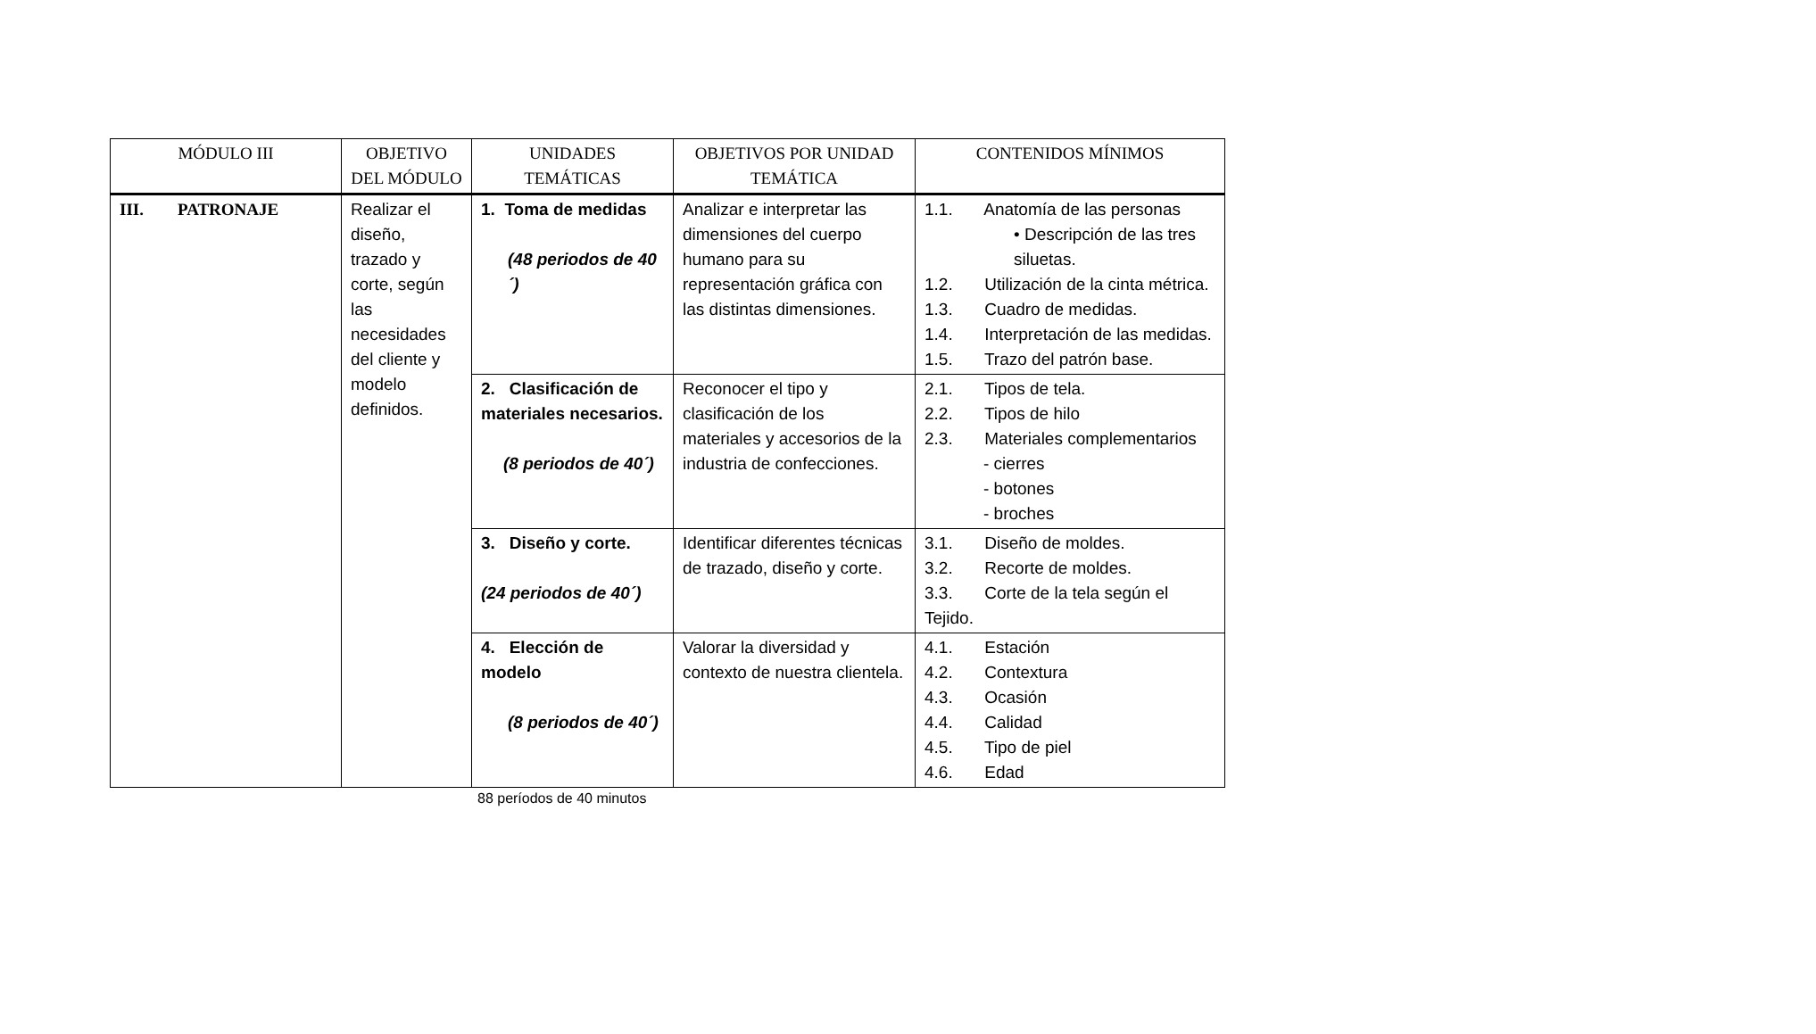| MÓDULO III | OBJETIVO DEL MÓDULO | UNIDADES TEMÁTICAS | OBJETIVOS POR UNIDAD TEMÁTICA | CONTENIDOS MÍNIMOS |
| --- | --- | --- | --- | --- |
| III. PATRONAJE | Realizar el diseño, trazado y corte, según las necesidades del cliente y modelo definidos. | 1. Toma de medidas (48 periodos de 40´) | Analizar e interpretar las dimensiones del cuerpo humano para su representación gráfica con las distintas dimensiones. | 1.1. Anatomía de las personas • Descripción de las tres siluetas. 1.2. Utilización de la cinta métrica. 1.3. Cuadro de medidas. 1.4. Interpretación de las medidas. 1.5. Trazo del patrón base. |
| | | 2. Clasificación de materiales necesarios. (8 periodos de 40´) | Reconocer el tipo y clasificación de los materiales y accesorios de la industria de confecciones. | 2.1. Tipos de tela. 2.2. Tipos de hilo 2.3. Materiales complementarios - cierres - botones - broches |
| | | 3. Diseño y corte. (24 periodos de 40´) | Identificar diferentes técnicas de trazado, diseño y corte. | 3.1. Diseño de moldes. 3.2. Recorte de moldes. 3.3. Corte de la tela según el Tejido. |
| | | 4. Elección de modelo (8 periodos de 40´) | Valorar la diversidad y contexto de nuestra clientela. | 4.1. Estación 4.2. Contextura 4.3. Ocasión 4.4. Calidad 4.5. Tipo de piel 4.6. Edad |
88 períodos de 40 minutos